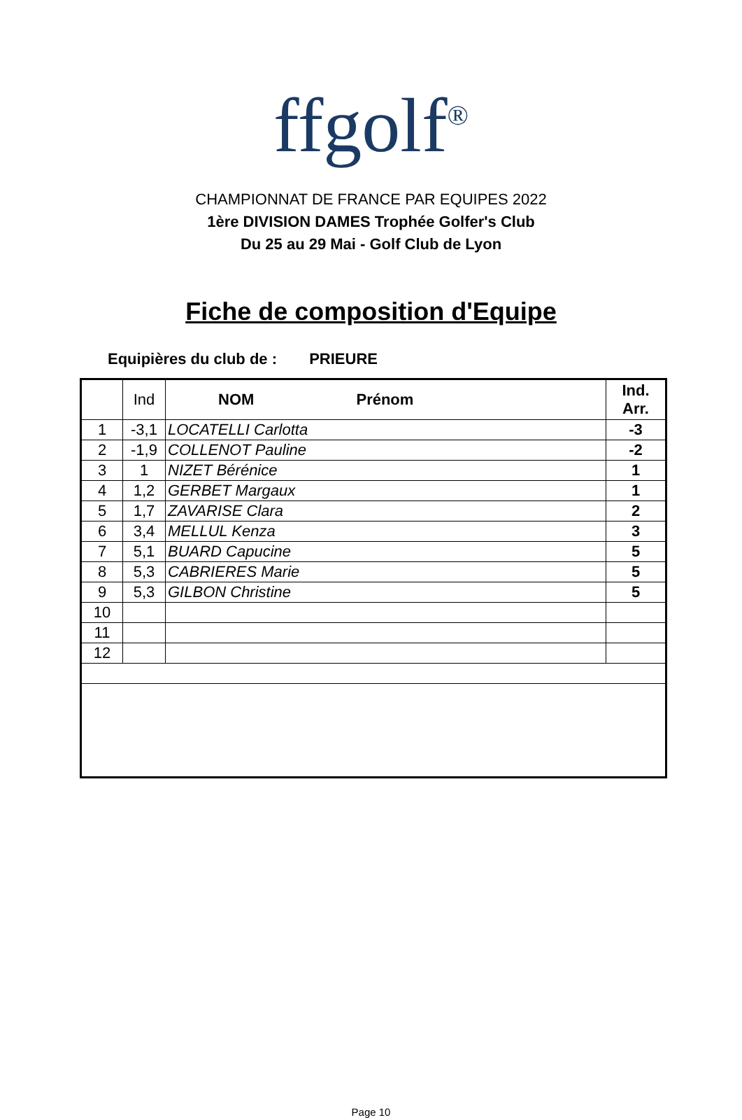ffgolf<sup>®</sup>
CHAMPIONNAT DE FRANCE PAR EQUIPES 2022
1ère DIVISION DAMES Trophée Golfer's Club
Du 25 au 29 Mai - Golf Club de Lyon
Fiche de composition d'Equipe
Equipières du club de : PRIEURE
| | Ind | NOM Prénom | Ind. Arr. |
| --- | --- | --- | --- |
| 1 | -3,1 | LOCATELLI Carlotta | -3 |
| 2 | -1,9 | COLLENOT Pauline | -2 |
| 3 | 1 | NIZET Bérénice | 1 |
| 4 | 1,2 | GERBET Margaux | 1 |
| 5 | 1,7 | ZAVARISE Clara | 2 |
| 6 | 3,4 | MELLUL Kenza | 3 |
| 7 | 5,1 | BUARD Capucine | 5 |
| 8 | 5,3 | CABRIERES Marie | 5 |
| 9 | 5,3 | GILBON Christine | 5 |
| 10 | | | |
| 11 | | | |
| 12 | | | |
Page 10